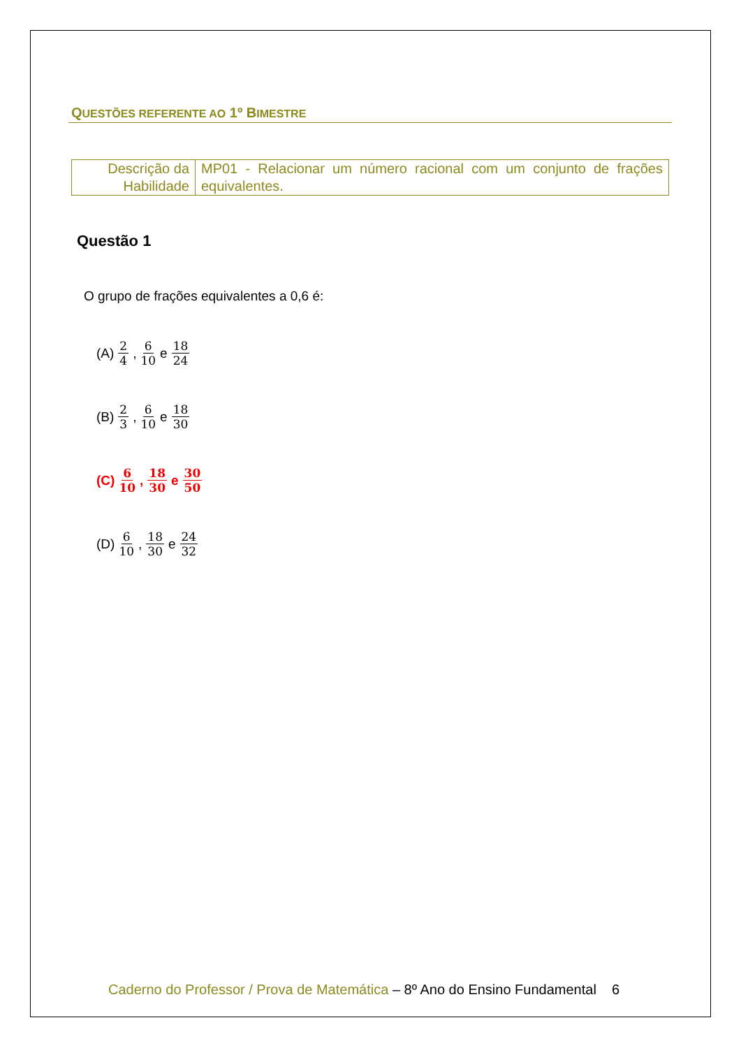QUESTÕES REFERENTE AO 1º BIMESTRE
| Descrição da Habilidade | MP01 - Relacionar um número racional com um conjunto de frações equivalentes. |
Questão 1
O grupo de frações equivalentes a 0,6 é:
(A) 2 4 , 6 10 e 18 24
(B) 2 3 , 6 10 e 18 30
(C) 6 10 , 18 30 e 30 50
(D) 6 10 , 18 30 e 24 32
Caderno do Professor / Prova de Matemática – 8º Ano do Ensino Fundamental 6